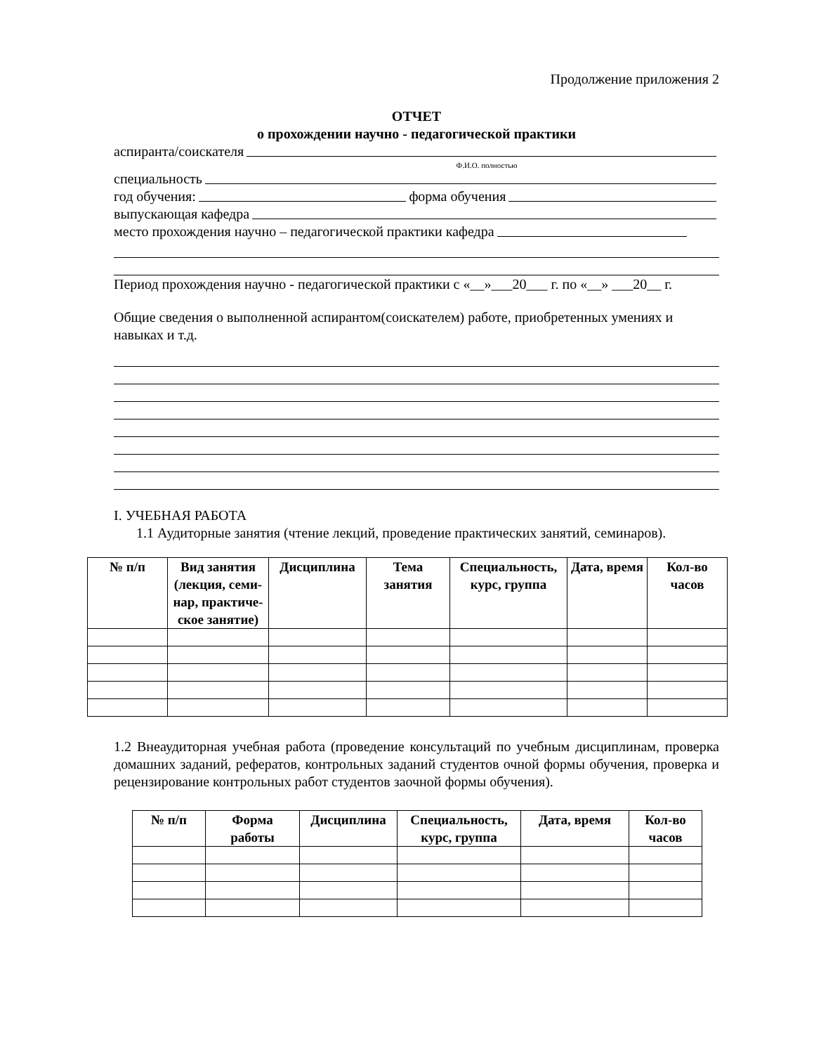Продолжение приложения 2
ОТЧЕТ
о прохождении научно - педагогической практики
аспиранта/соискателя
Ф.И.О. полностью
специальность
год обучения: форма обучения
выпускающая кафедра
место прохождения научно – педагогической практики кафедра
Период прохождения научно - педагогической практики с «__»___20___ г. по «__» ___20__ г.
Общие сведения о выполненной аспирантом(соискателем) работе, приобретенных умениях и навыках и т.д.
I. УЧЕБНАЯ РАБОТА
1.1 Аудиторные занятия (чтение лекций, проведение практических занятий, семинаров).
| № п/п | Вид занятия (лекция, семи-нар, практиче-ское занятие) | Дисциплина | Тема занятия | Специальность, курс, группа | Дата, время | Кол-во часов |
| --- | --- | --- | --- | --- | --- | --- |
1.2 Внеаудиторная учебная работа (проведение консультаций по учебным дисциплинам, проверка домашних заданий, рефератов, контрольных заданий студентов очной формы обучения, проверка и рецензирование контрольных работ студентов заочной формы обучения).
| № п/п | Форма работы | Дисциплина | Специальность, курс, группа | Дата, время | Кол-во часов |
| --- | --- | --- | --- | --- | --- |